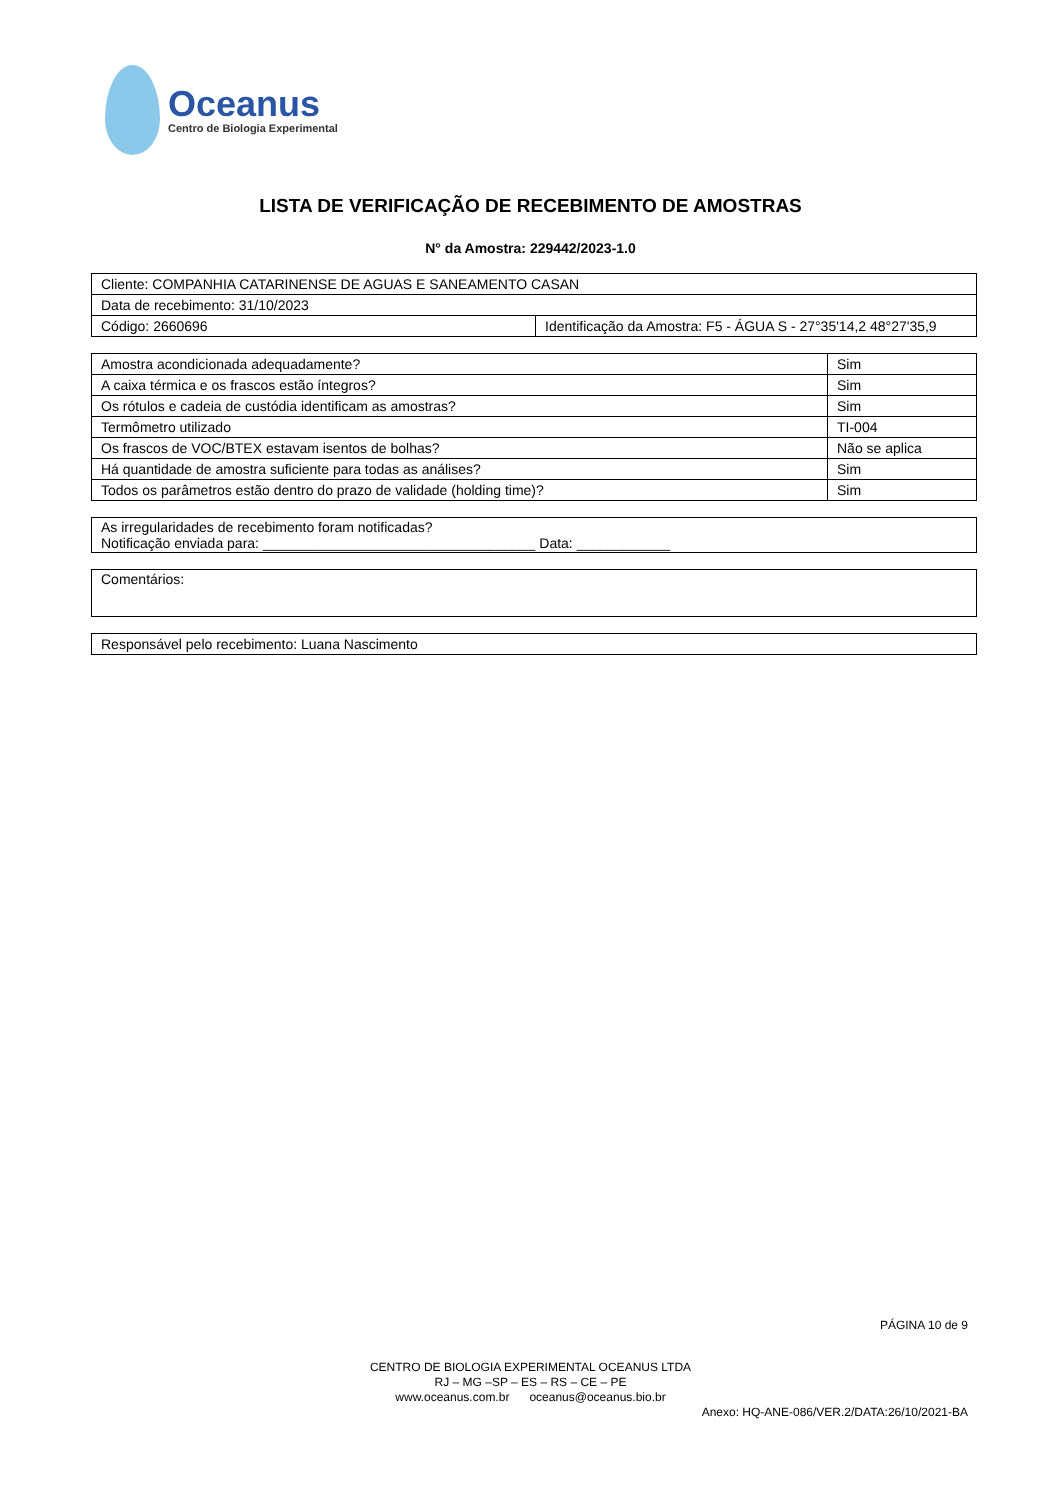Oceanus
Centro de Biologia Experimental
LISTA DE VERIFICAÇÃO DE RECEBIMENTO DE AMOSTRAS
N° da Amostra: 229442/2023-1.0
| Cliente: COMPANHIA CATARINENSE DE AGUAS E SANEAMENTO CASAN | |
| Data de recebimento: 31/10/2023 | |
| Código: 2660696 | Identificação da Amostra: F5 - ÁGUA S - 27°35'14,2 48°27'35,9 |
| Amostra acondicionada adequadamente? | Sim |
| A caixa térmica e os frascos estão íntegros? | Sim |
| Os rótulos e cadeia de custódia identificam as amostras? | Sim |
| Termômetro utilizado | TI-004 |
| Os frascos de VOC/BTEX estavam isentos de bolhas? | Não se aplica |
| Há quantidade de amostra suficiente para todas as análises? | Sim |
| Todos os parâmetros estão dentro do prazo de validade (holding time)? | Sim |
| As irregularidades de recebimento foram notificadas? Notificação enviada para: ___________________________________ Data: ____________ |
| Comentários: |
| Responsável pelo recebimento: Luana Nascimento |
PÁGINA 10 de 9
CENTRO DE BIOLOGIA EXPERIMENTAL OCEANUS LTDA
RJ – MG –SP – ES – RS – CE – PE
www.oceanus.com.br oceanus@oceanus.bio.br
Anexo: HQ-ANE-086/VER.2/DATA:26/10/2021-BA